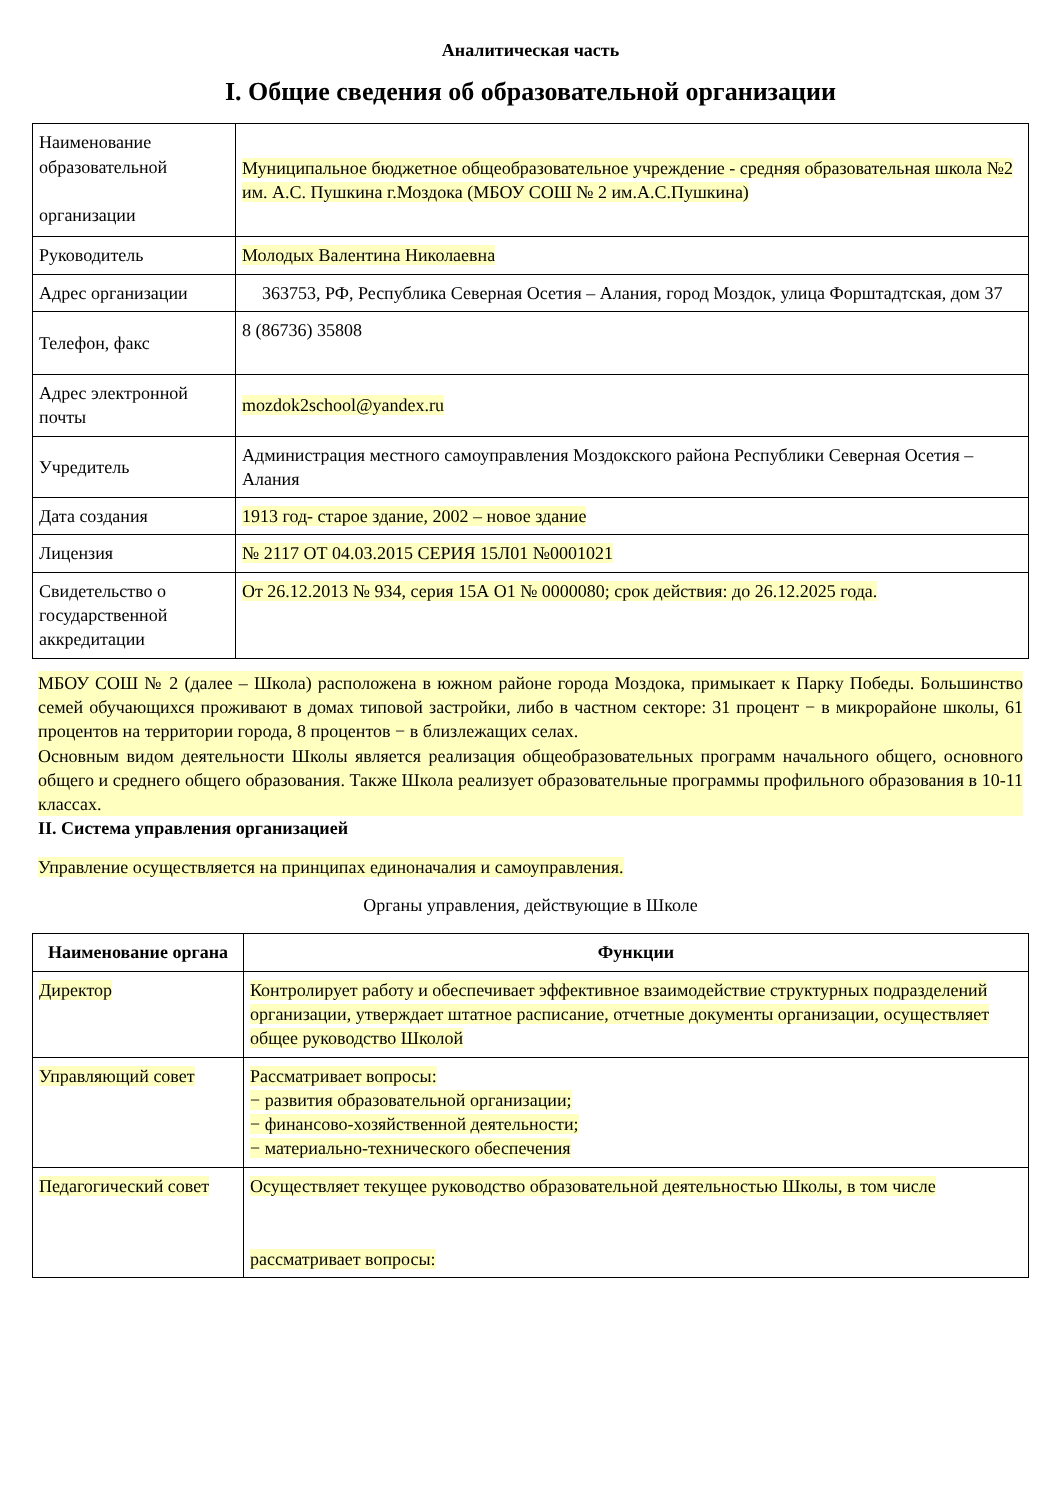Аналитическая часть
I. Общие сведения об образовательной организации
| Наименование образовательной организации | Муниципальное бюджетное общеобразовательное учреждение - средняя образовательная школа №2 им. А.С. Пушкина г.Моздока (МБОУ СОШ № 2 им.А.С.Пушкина) |
| Руководитель | Молодых Валентина Николаевна |
| Адрес организации | 363753, РФ, Республика Северная Осетия – Алания, город Моздок, улица Форштадтская, дом 37 |
| Телефон, факс | 8 (86736) 35808 |
| Адрес электронной почты | mozdok2school@yandex.ru |
| Учредитель | Администрация местного самоуправления Моздокского района Республики Северная Осетия – Алания |
| Дата создания | 1913 год- старое здание, 2002 – новое здание |
| Лицензия | № 2117 ОТ 04.03.2015 СЕРИЯ 15Л01 №0001021 |
| Свидетельство о государственной аккредитации | От 26.12.2013 № 934, серия 15А О1 № 0000080; срок действия: до 26.12.2025 года. |
МБОУ СОШ № 2 (далее – Школа) расположена в южном районе города Моздока, примыкает к Парку Победы. Большинство семей обучающихся проживают в домах типовой застройки, либо в частном секторе: 31 процент − в микрорайоне школы, 61 процентов на территории города, 8 процентов − в близлежащих селах.
Основным видом деятельности Школы является реализация общеобразовательных программ начального общего, основного общего и среднего общего образования. Также Школа реализует образовательные программы профильного образования в 10-11 классах.
II. Система управления организацией
Управление осуществляется на принципах единоначалия и самоуправления.
Органы управления, действующие в Школе
| Наименование органа | Функции |
| --- | --- |
| Директор | Контролирует работу и обеспечивает эффективное взаимодействие структурных подразделений организации, утверждает штатное расписание, отчетные документы организации, осуществляет общее руководство Школой |
| Управляющий совет | Рассматривает вопросы: − развития образовательной организации; − финансово-хозяйственной деятельности; − материально-технического обеспечения |
| Педагогический совет | Осуществляет текущее руководство образовательной деятельностью Школы, в том числе рассматривает вопросы: |